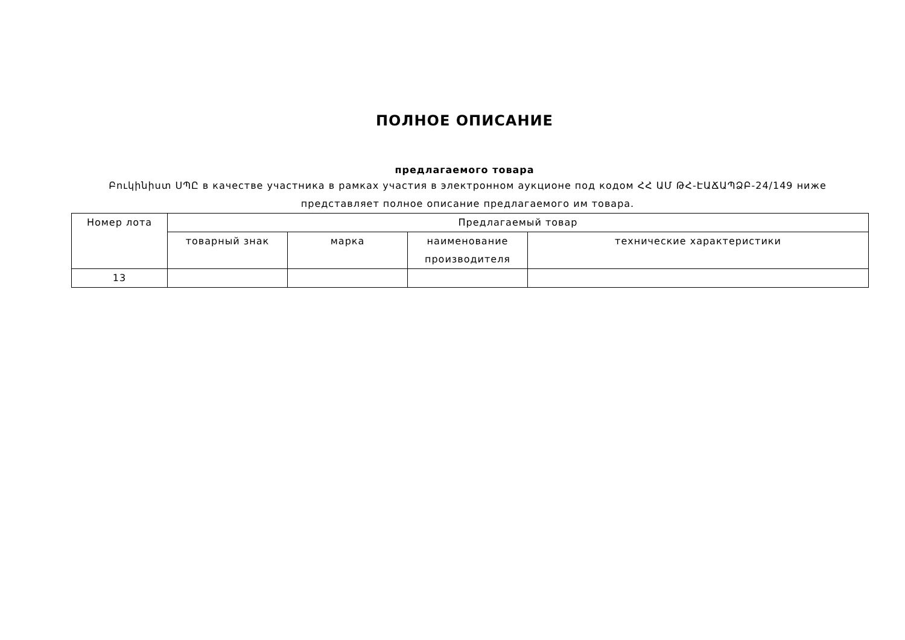ПОЛНОЕ ОПИСАНИЕ
предлагаемого товара
Բուկինիստ ՍՊԸ в качестве участника в рамках участия в электронном аукционе под кодом ՀՀ ԱՄ ԹՀ-ԷԱՃԱՊՁԲ-24/149 ниже представляет полное описание предлагаемого им товара.
| Номер лота | Предлагаемый товар | | | |
| --- | --- | --- | --- | --- |
| | товарный знак | марка | наименование производителя | технические характеристики |
| 13 | | | | |